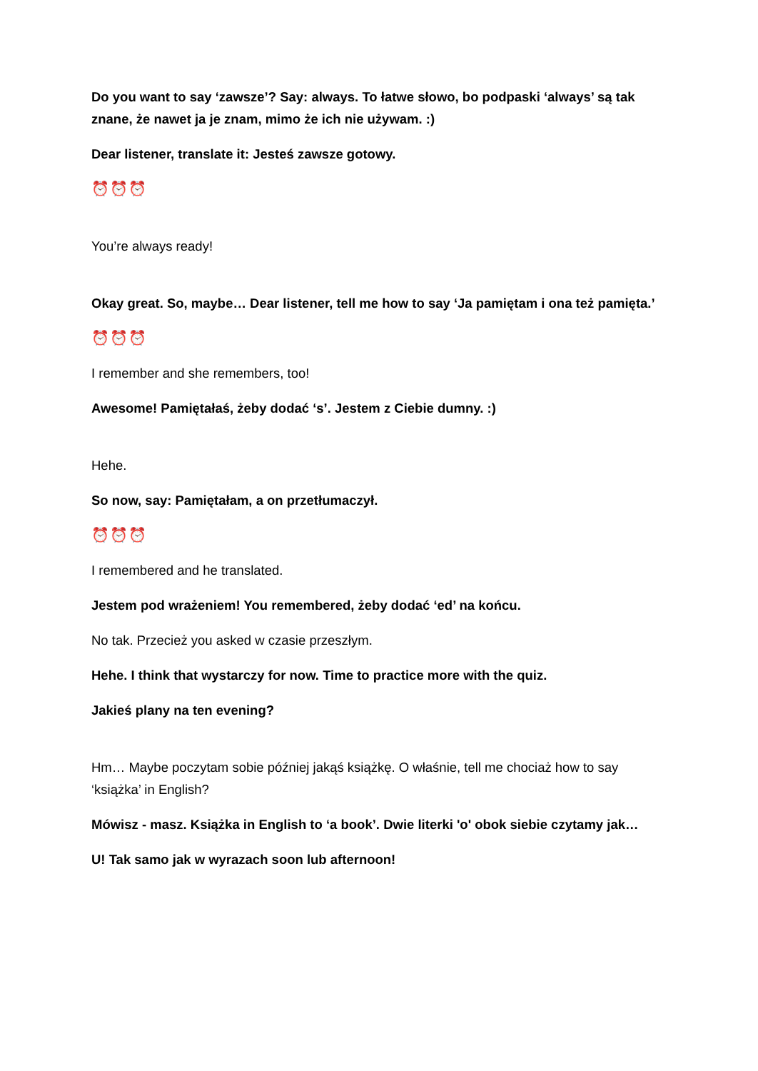Do you want to say ‘zawsze’? Say: always. To łatwe słowo, bo podpaski ‘always’ są tak znane, że nawet ja je znam, mimo że ich nie używam. :)
Dear listener, translate it: Jesteś zawsze gotowy.
⏰⏰⏰
You’re always ready!
Okay great. So, maybe… Dear listener, tell me how to say ‘Ja pamiętam i ona też pamięta.’
⏰⏰⏰
I remember and she remembers, too!
Awesome! Pamiętałaś, żeby dodać ‘s’. Jestem z Ciebie dumny. :)
Hehe.
So now, say: Pamiętałam, a on przetłumaczył.
⏰⏰⏰
I remembered and he translated.
Jestem pod wrażeniem! You remembered, żeby dodać ‘ed’ na końcu.
No tak. Przecież you asked w czasie przeszłym.
Hehe. I think that wystarczy for now. Time to practice more with the quiz.
Jakieś plany na ten evening?
Hm… Maybe poczytam sobie później jakąś książkę. O właśnie, tell me chociaż how to say ‘książka’ in English?
Mówisz - masz. Książka in English to ‘a book’. Dwie literki 'o' obok siebie czytamy jak…
U! Tak samo jak w wyrazach soon lub afternoon!